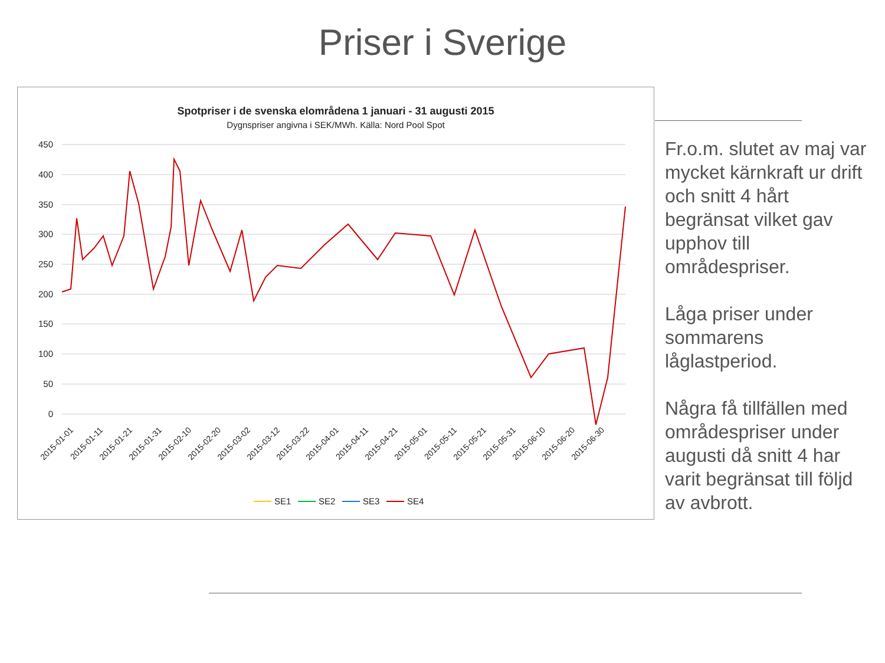Priser i Sverige
Spotpriser i de svenska elområdena 1 januari - 31 augusti 2015
Dygnspriser angivna i SEK/MWh. Källa: Nord Pool Spot
450
400
350
300
250
200
150
100
50
0
2015-01-01
2015-01-11
2015-01-21
2015-01-31
2015-02-10
2015-02-20
2015-03-02
2015-03-12
2015-03-22
2015-04-01
2015-04-11
2015-04-21
2015-05-01
2015-05-11
2015-05-21
2015-05-31
2015-06-10
2015-06-20
2015-06-30
SE1
SE2
SE3
SE4
Fr.o.m. slutet av maj var mycket kärnkraft ur drift och snitt 4 hårt begränsat vilket gav upphov till områdespriser.
Låga priser under sommarens låglastperiod.
Några få tillfällen med områdespriser under augusti då snitt 4 har varit begränsat till följd av avbrott.